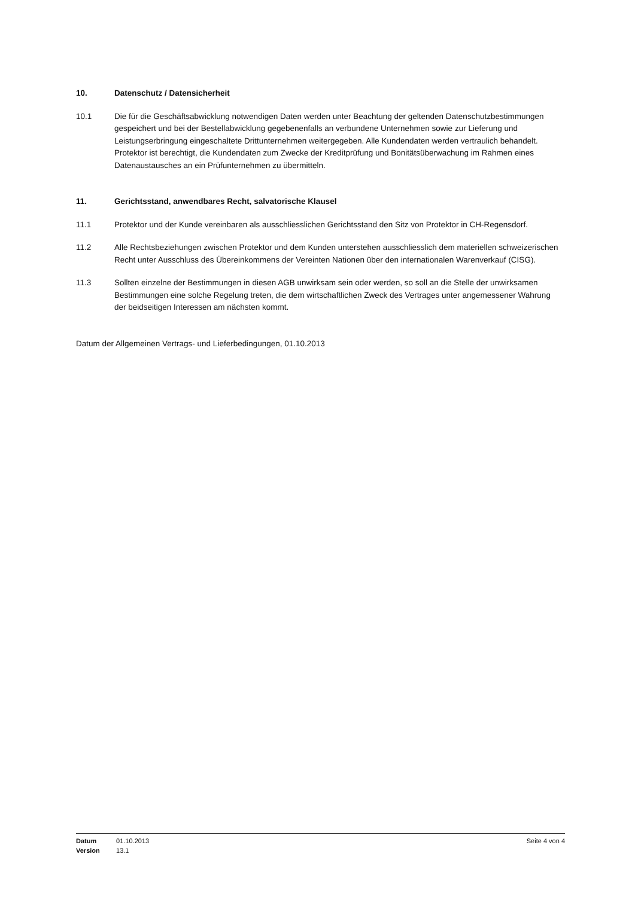10. Datenschutz / Datensicherheit
10.1 Die für die Geschäftsabwicklung notwendigen Daten werden unter Beachtung der geltenden Datenschutzbestimmungen gespeichert und bei der Bestellabwicklung gegebenenfalls an verbundene Unternehmen sowie zur Lieferung und Leistungserbringung eingeschaltete Drittunternehmen weitergegeben. Alle Kundendaten werden vertraulich behandelt. Protektor ist berechtigt, die Kundendaten zum Zwecke der Kreditprüfung und Bonitätsüberwachung im Rahmen eines Datenaustausches an ein Prüfunternehmen zu übermitteln.
11. Gerichtsstand, anwendbares Recht, salvatorische Klausel
11.1 Protektor und der Kunde vereinbaren als ausschliesslichen Gerichtsstand den Sitz von Protektor in CH-Regensdorf.
11.2 Alle Rechtsbeziehungen zwischen Protektor und dem Kunden unterstehen ausschliesslich dem materiellen schweizerischen Recht unter Ausschluss des Übereinkommens der Vereinten Nationen über den internationalen Warenverkauf (CISG).
11.3 Sollten einzelne der Bestimmungen in diesen AGB unwirksam sein oder werden, so soll an die Stelle der unwirksamen Bestimmungen eine solche Regelung treten, die dem wirtschaftlichen Zweck des Vertrages unter angemessener Wahrung der beidseitigen Interessen am nächsten kommt.
Datum der Allgemeinen Vertrags- und Lieferbedingungen, 01.10.2013
Datum 01.10.2013
Version 13.1
Seite 4 von 4